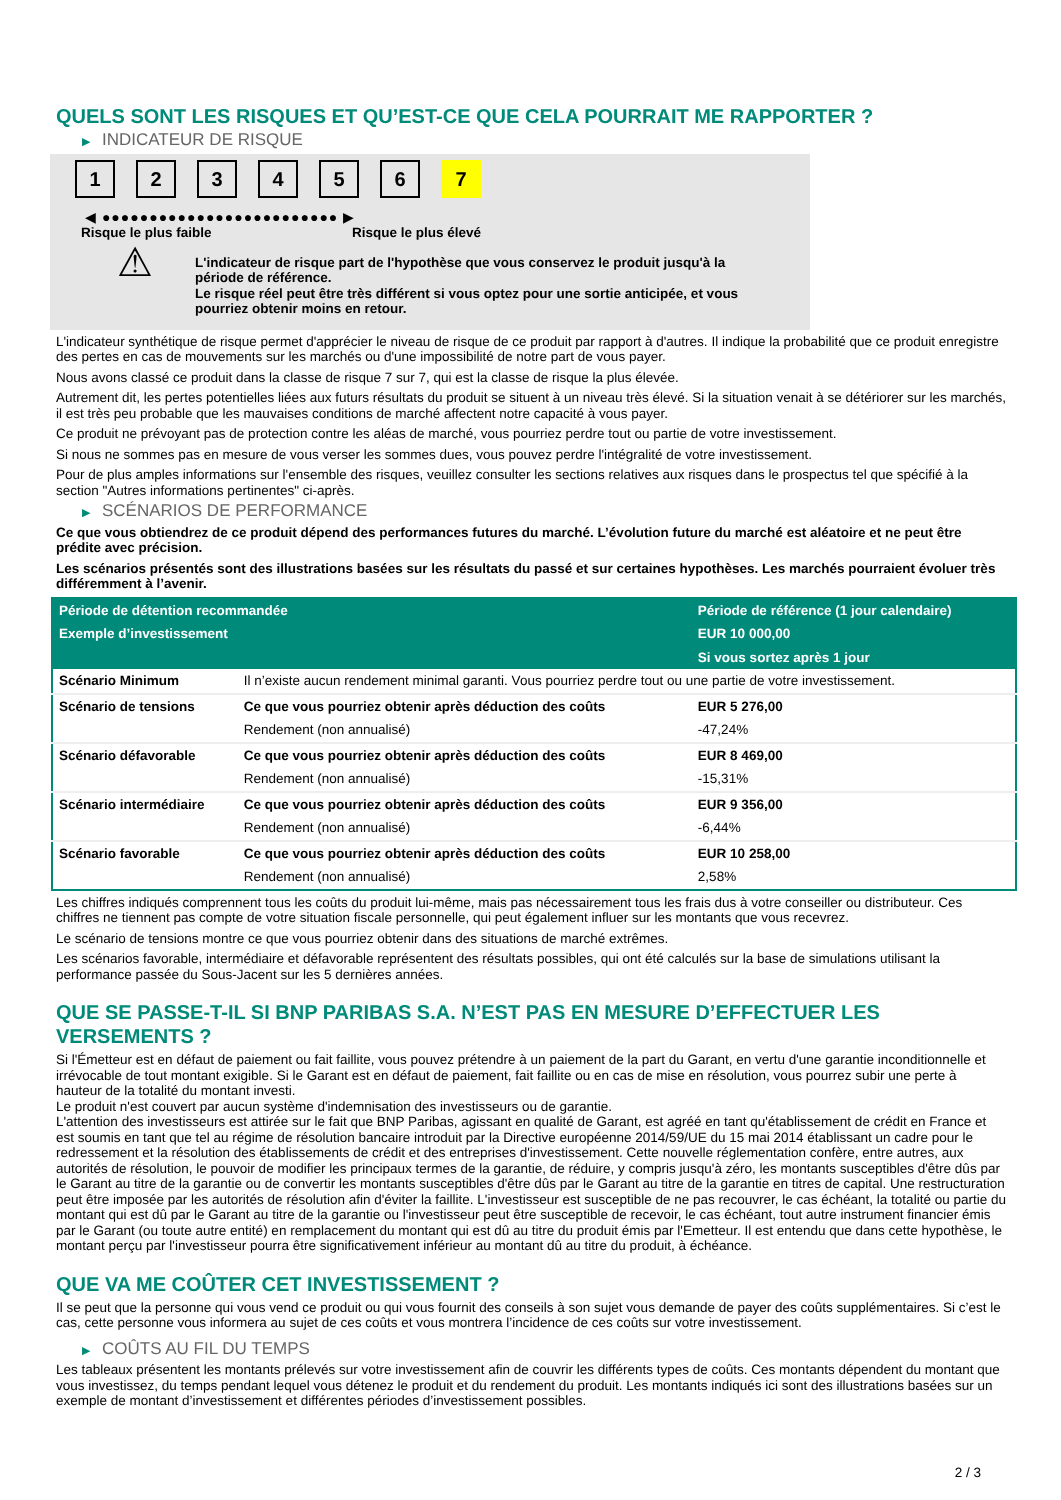QUELS SONT LES RISQUES ET QU’EST-CE QUE CELA POURRAIT ME RAPPORTER ?
▶ INDICATEUR DE RISQUE
1 2 3 4 5 6 7
◀ ●●●●●●●●●●●●●●●●●●●●●●●●● ▶
Risque le plus faible Risque le plus élevé
⚠
L'indicateur de risque part de l'hypothèse que vous conservez le produit jusqu'à la période de référence.
Le risque réel peut être très différent si vous optez pour une sortie anticipée, et vous pourriez obtenir moins en retour.
L'indicateur synthétique de risque permet d'apprécier le niveau de risque de ce produit par rapport à d'autres. Il indique la probabilité que ce produit enregistre des pertes en cas de mouvements sur les marchés ou d'une impossibilité de notre part de vous payer.
Nous avons classé ce produit dans la classe de risque 7 sur 7, qui est la classe de risque la plus élevée.
Autrement dit, les pertes potentielles liées aux futurs résultats du produit se situent à un niveau très élevé. Si la situation venait à se détériorer sur les marchés, il est très peu probable que les mauvaises conditions de marché affectent notre capacité à vous payer.
Ce produit ne prévoyant pas de protection contre les aléas de marché, vous pourriez perdre tout ou partie de votre investissement.
Si nous ne sommes pas en mesure de vous verser les sommes dues, vous pouvez perdre l'intégralité de votre investissement.
Pour de plus amples informations sur l'ensemble des risques, veuillez consulter les sections relatives aux risques dans le prospectus tel que spécifié à la section "Autres informations pertinentes" ci-après.
▶ SCÉNARIOS DE PERFORMANCE
Ce que vous obtiendrez de ce produit dépend des performances futures du marché. L’évolution future du marché est aléatoire et ne peut être prédite avec précision.
Les scénarios présentés sont des illustrations basées sur les résultats du passé et sur certaines hypothèses. Les marchés pourraient évoluer très différemment à l’avenir.
| Période de détention recommandée | | Période de référence (1 jour calendaire) |
| --- | --- | --- |
| Exemple d’investissement | | EUR 10 000,00 |
| | | Si vous sortez après 1 jour |
| Scénario Minimum | Il n’existe aucun rendement minimal garanti. Vous pourriez perdre tout ou une partie de votre investissement. | |
| Scénario de tensions | Ce que vous pourriez obtenir après déduction des coûts | EUR 5 276,00 |
| | Rendement (non annualisé) | -47,24% |
| Scénario défavorable | Ce que vous pourriez obtenir après déduction des coûts | EUR 8 469,00 |
| | Rendement (non annualisé) | -15,31% |
| Scénario intermédiaire | Ce que vous pourriez obtenir après déduction des coûts | EUR 9 356,00 |
| | Rendement (non annualisé) | -6,44% |
| Scénario favorable | Ce que vous pourriez obtenir après déduction des coûts | EUR 10 258,00 |
| | Rendement (non annualisé) | 2,58% |
Les chiffres indiqués comprennent tous les coûts du produit lui-même, mais pas nécessairement tous les frais dus à votre conseiller ou distributeur. Ces chiffres ne tiennent pas compte de votre situation fiscale personnelle, qui peut également influer sur les montants que vous recevrez.
Le scénario de tensions montre ce que vous pourriez obtenir dans des situations de marché extrêmes.
Les scénarios favorable, intermédiaire et défavorable représentent des résultats possibles, qui ont été calculés sur la base de simulations utilisant la performance passée du Sous-Jacent sur les 5 dernières années.
QUE SE PASSE-T-IL SI BNP PARIBAS S.A. N’EST PAS EN MESURE D’EFFECTUER LES VERSEMENTS ?
Si l'Émetteur est en défaut de paiement ou fait faillite, vous pouvez prétendre à un paiement de la part du Garant, en vertu d'une garantie inconditionnelle et irrévocable de tout montant exigible. Si le Garant est en défaut de paiement, fait faillite ou en cas de mise en résolution, vous pourrez subir une perte à hauteur de la totalité du montant investi.
Le produit n'est couvert par aucun système d'indemnisation des investisseurs ou de garantie.
L'attention des investisseurs est attirée sur le fait que BNP Paribas, agissant en qualité de Garant, est agréé en tant qu'établissement de crédit en France et est soumis en tant que tel au régime de résolution bancaire introduit par la Directive européenne 2014/59/UE du 15 mai 2014 établissant un cadre pour le redressement et la résolution des établissements de crédit et des entreprises d'investissement. Cette nouvelle réglementation confère, entre autres, aux autorités de résolution, le pouvoir de modifier les principaux termes de la garantie, de réduire, y compris jusqu'à zéro, les montants susceptibles d'être dûs par le Garant au titre de la garantie ou de convertir les montants susceptibles d'être dûs par le Garant au titre de la garantie en titres de capital. Une restructuration peut être imposée par les autorités de résolution afin d'éviter la faillite. L'investisseur est susceptible de ne pas recouvrer, le cas échéant, la totalité ou partie du montant qui est dû par le Garant au titre de la garantie ou l'investisseur peut être susceptible de recevoir, le cas échéant, tout autre instrument financier émis par le Garant (ou toute autre entité) en remplacement du montant qui est dû au titre du produit émis par l'Emetteur. Il est entendu que dans cette hypothèse, le montant perçu par l'investisseur pourra être significativement inférieur au montant dû au titre du produit, à échéance.
QUE VA ME COÛTER CET INVESTISSEMENT ?
Il se peut que la personne qui vous vend ce produit ou qui vous fournit des conseils à son sujet vous demande de payer des coûts supplémentaires. Si c’est le cas, cette personne vous informera au sujet de ces coûts et vous montrera l’incidence de ces coûts sur votre investissement.
▶ COÛTS AU FIL DU TEMPS
Les tableaux présentent les montants prélevés sur votre investissement afin de couvrir les différents types de coûts. Ces montants dépendent du montant que vous investissez, du temps pendant lequel vous détenez le produit et du rendement du produit. Les montants indiqués ici sont des illustrations basées sur un exemple de montant d’investissement et différentes périodes d’investissement possibles.
2 / 3